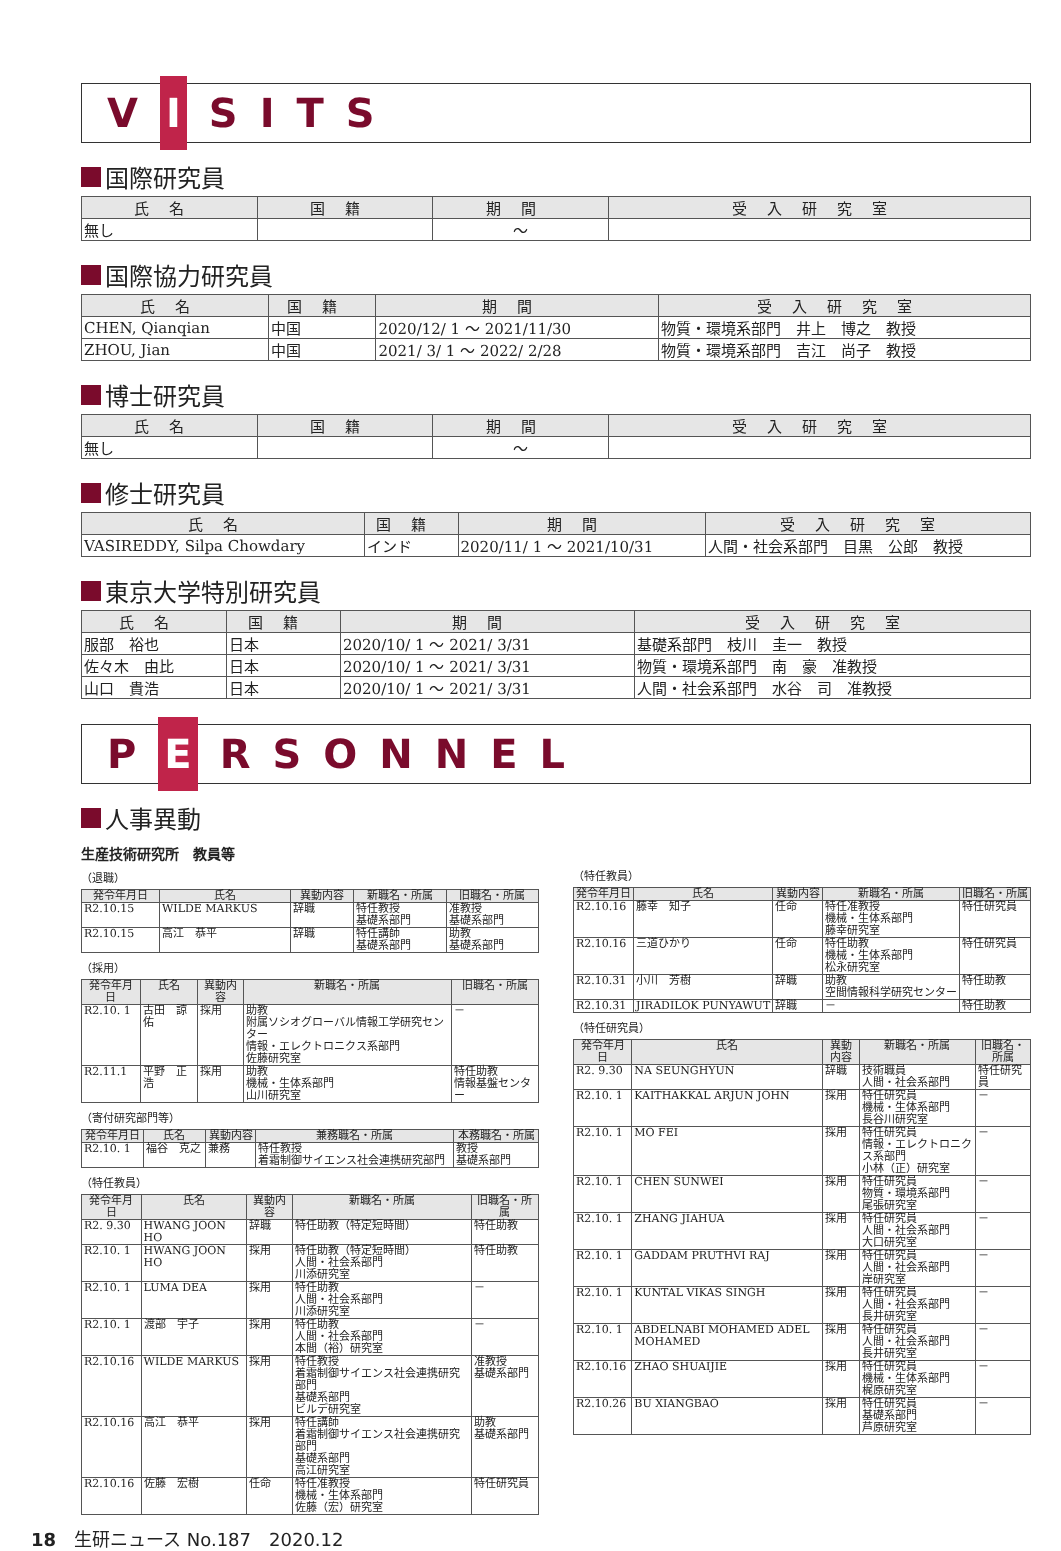V I SITS
国際研究員
| 氏名 | 国籍 | 期間 | 受入研究室 |
| --- | --- | --- | --- |
| 無し | | ～ | |
国際協力研究員
| 氏名 | 国籍 | 期間 | 受入研究室 |
| --- | --- | --- | --- |
| CHEN, Qianqian | 中国 | 2020/12/ 1 ～ 2021/11/30 | 物質・環境系部門 井上 博之 教授 |
| ZHOU, Jian | 中国 | 2021/ 3/ 1 ～ 2022/ 2/28 | 物質・環境系部門 吉江 尚子 教授 |
博士研究員
| 氏名 | 国籍 | 期間 | 受入研究室 |
| --- | --- | --- | --- |
| 無し | | ～ | |
修士研究員
| 氏名 | 国籍 | 期間 | 受入研究室 |
| --- | --- | --- | --- |
| VASIREDDY, Silpa Chowdary | インド | 2020/11/ 1 ～ 2021/10/31 | 人間・社会系部門 目黒 公郎 教授 |
東京大学特別研究員
| 氏名 | 国籍 | 期間 | 受入研究室 |
| --- | --- | --- | --- |
| 服部 裕也 | 日本 | 2020/10/ 1 ～ 2021/ 3/31 | 基礎系部門 枝川 圭一 教授 |
| 佐々木 由比 | 日本 | 2020/10/ 1 ～ 2021/ 3/31 | 物質・環境系部門 南 豪 准教授 |
| 山口 貴浩 | 日本 | 2020/10/ 1 ～ 2021/ 3/31 | 人間・社会系部門 水谷 司 准教授 |
P E RSONNEL
人事異動
生産技術研究所　教員等
（退職）
| 発令年月日 | 氏名 | 異動内容 | 新職名・所属 | 旧職名・所属 |
| --- | --- | --- | --- | --- |
| R2.10.15 | WILDE MARKUS | 辞職 | 特任教授 基礎系部門 | 准教授 基礎系部門 |
| R2.10.15 | 高江 恭平 | 辞職 | 特任講師 基礎系部門 | 助教 基礎系部門 |
（採用）
| 発令年月日 | 氏名 | 異動内容 | 新職名・所属 | 旧職名・所属 |
| --- | --- | --- | --- | --- |
| R2.10. 1 | 古田 諒佑 | 採用 | 助教 附属ソシオグローバル情報工学研究センター 情報・エレクトロニクス系部門 佐藤研究室 | － |
| R2.11.1 | 平野 正浩 | 採用 | 助教 機械・生体系部門 山川研究室 | 特任助教 情報基盤センター |
（寄付研究部門等）
| 発令年月日 | 氏名 | 異動内容 | 兼務職名・所属 | 本務職名・所属 |
| --- | --- | --- | --- | --- |
| R2.10. 1 | 福谷 克之 | 兼務 | 特任教授 着霜制御サイエンス社会連携研究部門 | 教授 基礎系部門 |
（特任教員）
| 発令年月日 | 氏名 | 異動内容 | 新職名・所属 | 旧職名・所属 |
| --- | --- | --- | --- | --- |
| R2. 9.30 | HWANG JOON HO | 辞職 | 特任助教（特定短時間） | 特任助教 |
| R2.10. 1 | HWANG JOON HO | 採用 | 特任助教（特定短時間） 人間・社会系部門 川添研究室 | 特任助教 |
| R2.10. 1 | LUMA DEA | 採用 | 特任助教 人間・社会系部門 川添研究室 | － |
| R2.10. 1 | 渡部 宇子 | 採用 | 特任助教 人間・社会系部門 本間（裕）研究室 | － |
| R2.10.16 | WILDE MARKUS | 採用 | 特任教授 着霜制御サイエンス社会連携研究部門 基礎系部門 ビルデ研究室 | 准教授 基礎系部門 |
| R2.10.16 | 高江 恭平 | 採用 | 特任講師 着霜制御サイエンス社会連携研究部門 基礎系部門 高江研究室 | 助教 基礎系部門 |
| R2.10.16 | 佐藤 宏樹 | 任命 | 特任准教授 機械・生体系部門 佐藤（宏）研究室 | 特任研究員 |
（特任教員）
| 発令年月日 | 氏名 | 異動内容 | 新職名・所属 | 旧職名・所属 |
| --- | --- | --- | --- | --- |
| R2.10.16 | 藤幸 知子 | 任命 | 特任准教授 機械・生体系部門 藤幸研究室 | 特任研究員 |
| R2.10.16 | 三道ひかり | 任命 | 特任助教 機械・生体系部門 松永研究室 | 特任研究員 |
| R2.10.31 | 小川 芳樹 | 辞職 | 助教 空間情報科学研究センター | 特任助教 |
| R2.10.31 | JIRADILOK PUNYAWUT | 辞職 | － | 特任助教 |
（特任研究員）
| 発令年月日 | 氏名 | 異動内容 | 新職名・所属 | 旧職名・所属 |
| --- | --- | --- | --- | --- |
| R2. 9.30 | NA SEUNGHYUN | 辞職 | 技術職員 人間・社会系部門 | 特任研究員 |
| R2.10. 1 | KAITHAKKAL ARJUN JOHN | 採用 | 特任研究員 機械・生体系部門 長谷川研究室 | － |
| R2.10. 1 | MO FEI | 採用 | 特任研究員 情報・エレクトロニクス系部門 小林（正）研究室 | － |
| R2.10. 1 | CHEN SUNWEI | 採用 | 特任研究員 物質・環境系部門 尾張研究室 | － |
| R2.10. 1 | ZHANG JIAHUA | 採用 | 特任研究員 人間・社会系部門 大口研究室 | － |
| R2.10. 1 | GADDAM PRUTHVI RAJ | 採用 | 特任研究員 人間・社会系部門 岸研究室 | － |
| R2.10. 1 | KUNTAL VIKAS SINGH | 採用 | 特任研究員 人間・社会系部門 長井研究室 | － |
| R2.10. 1 | ABDELNABI MOHAMED ADEL MOHAMED | 採用 | 特任研究員 人間・社会系部門 長井研究室 | － |
| R2.10.16 | ZHAO SHUAIJIE | 採用 | 特任研究員 機械・生体系部門 梶原研究室 | － |
| R2.10.26 | BU XIANGBAO | 採用 | 特任研究員 基礎系部門 芦原研究室 | － |
18　生研ニュース No.187　2020.12